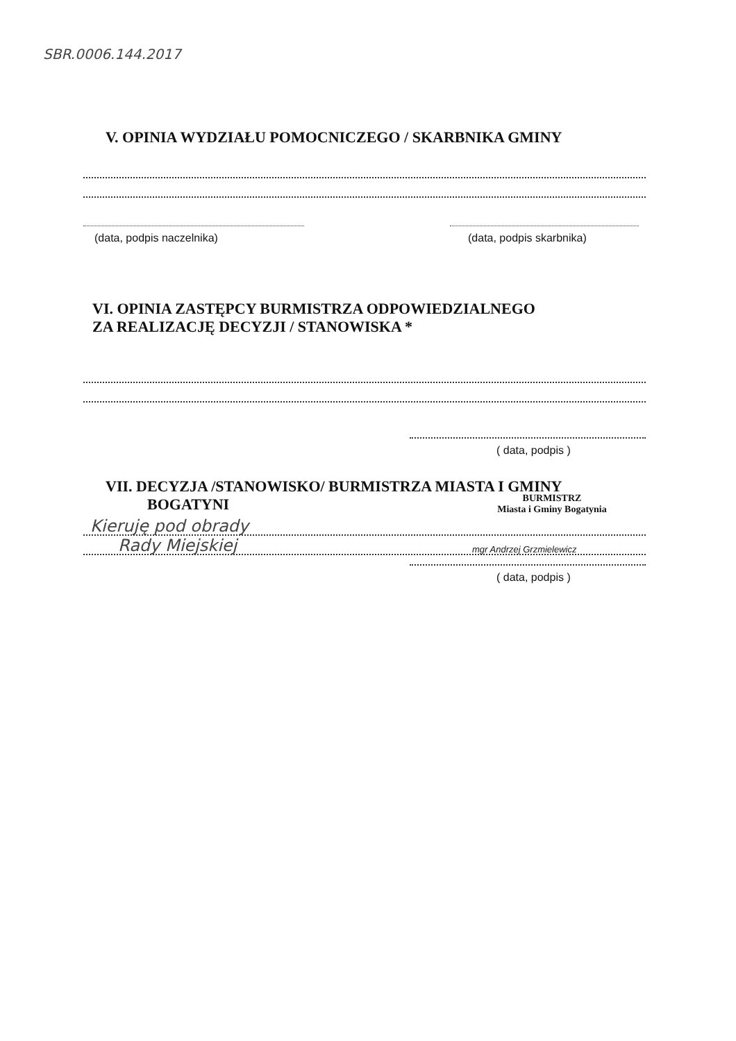SBR.0006.144.2017
V. OPINIA WYDZIAŁU POMOCNICZEGO / SKARBNIKA GMINY
(data, podpis naczelnika) (data, podpis skarbnika)
VI. OPINIA ZASTĘPCY BURMISTRZA ODPOWIEDZIALNEGO
ZA REALIZACJĘ DECYZJI / STANOWISKA *
( data, podpis )
VII. DECYZJA /STANOWISKO/ BURMISTRZA MIASTA I GMINY
BOGATYNI
BURMISTRZ
Miasta i Gminy Bogatynia
Kieruję pod obrady
Rady Miejskiej
mgr Andrzej Grzmielewicz
( data, podpis )